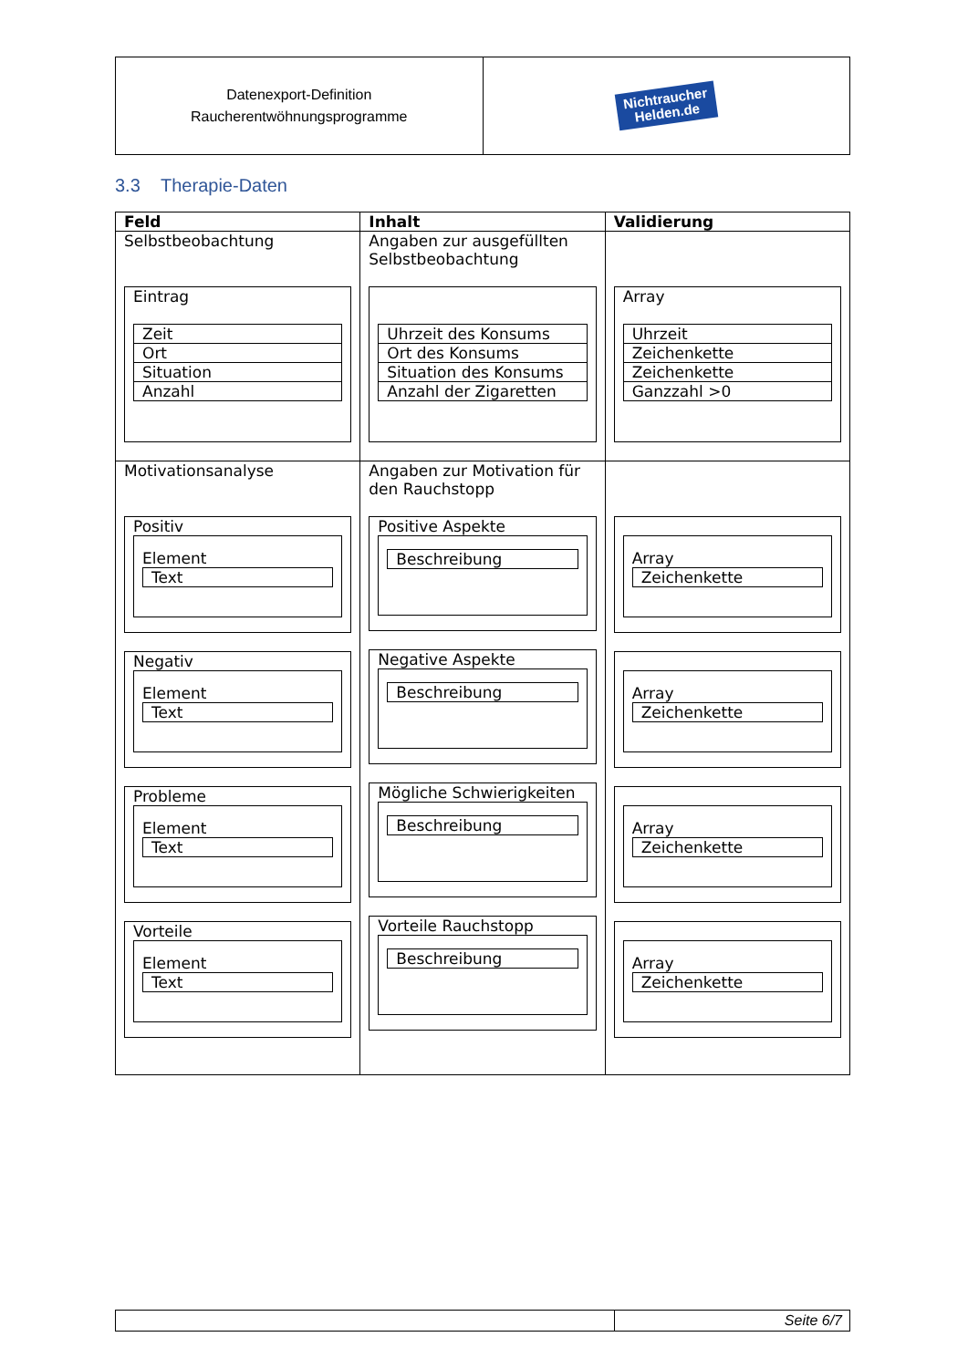| Datenexport-Definition Raucherentwöhnungsprogramme | Nichtraucher Helden.de |
3.3 Therapie-Daten
| Feld | Inhalt | Validierung |
| --- | --- | --- |
| Selbstbeobachtung Eintrag / Zeit / / Ort / / Situation / / Anzahl / | Angaben zur ausgefüllten Selbstbeobachtung / Uhrzeit des Konsums / / Ort des Konsums / / Situation des Konsums / / Anzahl der Zigaretten / | Array / Uhrzeit / / Zeichenkette / / Zeichenkette / / Ganzzahl >0 / |
| Motivationsanalyse Positiv Element Text Negativ Element Text Probleme Element Text Vorteile Element Text | Angaben zur Motivation für den Rauchstopp Positive Aspekte Beschreibung Negative Aspekte Beschreibung Mögliche Schwierigkeiten Beschreibung Vorteile Rauchstopp Beschreibung | Array Zeichenkette Array Zeichenkette Array Zeichenkette Array Zeichenkette |
| | Seite 6/7 |